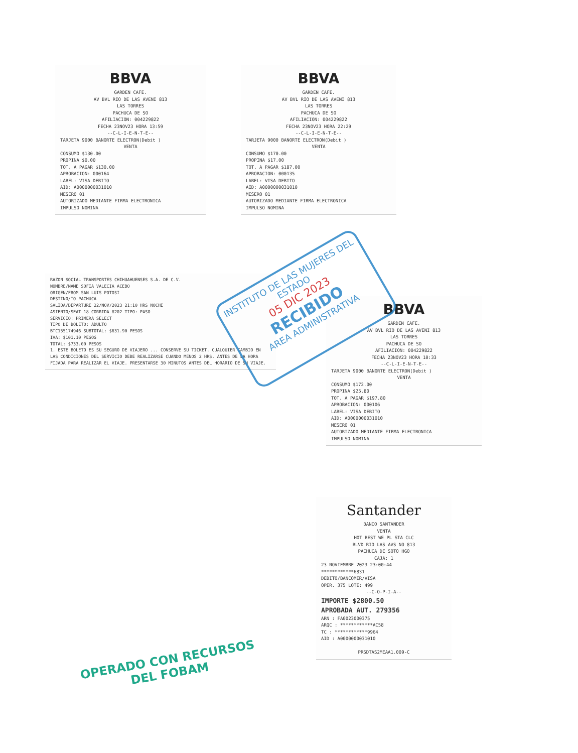BBVA
GARDEN CAFE.
AV BVL RIO DE LAS AVENI 813
LAS TORRES
PACHUCA DE SO
AFILIACION: 004229822
FECHA 23NOV23 HORA 13:59
--C-L-I-E-N-T-E--
TARJETA 9000 BANORTE ELECTRON(Debit )
VENTA
CONSUMO $130.00
PROPINA $0.00
TOT. A PAGAR $130.00
APROBACION: 000164
LABEL: VISA DEBITO
AID: A0000000031010
MESERO 01
AUTORIZADO MEDIANTE FIRMA ELECTRONICA
IMPULSO NOMINA
BBVA
GARDEN CAFE.
AV BVL RIO DE LAS AVENI 813
LAS TORRES
PACHUCA DE SO
AFILIACION: 004229822
FECHA 23NOV23 HORA 22:29
--C-L-I-E-N-T-E--
TARJETA 9000 BANORTE ELECTRON(Debit )
VENTA
CONSUMO $170.00
PROPINA $17.00
TOT. A PAGAR $187.00
APROBACION: 000135
LABEL: VISA DEBITO
AID: A0000000031010
MESERO 01
AUTORIZADO MEDIANTE FIRMA ELECTRONICA
IMPULSO NOMINA
RAZON SOCIAL TRANSPORTES CHIHUAHUENSES S.A. DE C.V.
NOMBRE/NAME SOFIA VALECIA ACEBO
ORIGEN/FROM SAN LUIS POTOSI
DESTINO/TO PACHUCA
SALIDA/DEPARTURE 22/NOV/2023 21:10 HRS NOCHE
ASIENTO/SEAT 18 CORRIDA 8202 TIPO: PASO
SERVICIO: PRIMERA SELECT
TIPO DE BOLETO: ADULTO
BTC155174946 SUBTOTAL: $631.90 PESOS
IVA: $101.10 PESOS
TOTAL: $733.00 PESOS
1. ESTE BOLETO ES SU SEGURO DE VIAJERO ... CONSERVE SU TICKET. CUALQUIER CAMBIO EN LAS CONDICIONES DEL SERVICIO DEBE REALIZARSE CUANDO MENOS 2 HRS. ANTES DE LA HORA FIJADA PARA REALIZAR EL VIAJE. PRESENTARSE 30 MINUTOS ANTES DEL HORARIO DE SU VIAJE.
BBVA
GARDEN CAFE.
AV BVL RIO DE LAS AVENI 813
LAS TORRES
PACHUCA DE SO
AFILIACION: 004229822
FECHA 23NOV23 HORA 10:33
--C-L-I-E-N-T-E--
TARJETA 9000 BANORTE ELECTRON(Debit )
VENTA
CONSUMO $172.00
PROPINA $25.80
TOT. A PAGAR $197.80
APROBACION: 000106
LABEL: VISA DEBITO
AID: A0000000031010
MESERO 01
AUTORIZADO MEDIANTE FIRMA ELECTRONICA
IMPULSO NOMINA
Santander
BANCO SANTANDER
VENTA
HOT BEST WE PL STA CLC
BLVD RIO LAS AVS NO 813
PACHUCA DE SOTO HGO
CAJA: 1
23 NOVIEMBRE 2023 23:00:44
************6831
DEBITO/BANCOMER/VISA
OPER. 375 LOTE: 499
--C-O-P-I-A--
IMPORTE $2800.50
APROBADA AUT. 279356
ARN : FA0023000375
ARQC : ************AC58
TC : ************9964
AID : A0000000031010
PRSDTAS2MEAA1.009-C
INSTITUTO DE LAS MUJERES DEL ESTADO
05 DIC 2023
RECIBIDO
AREA ADMINISTRATIVA
OPERADO CON RECURSOS
DEL FOBAM